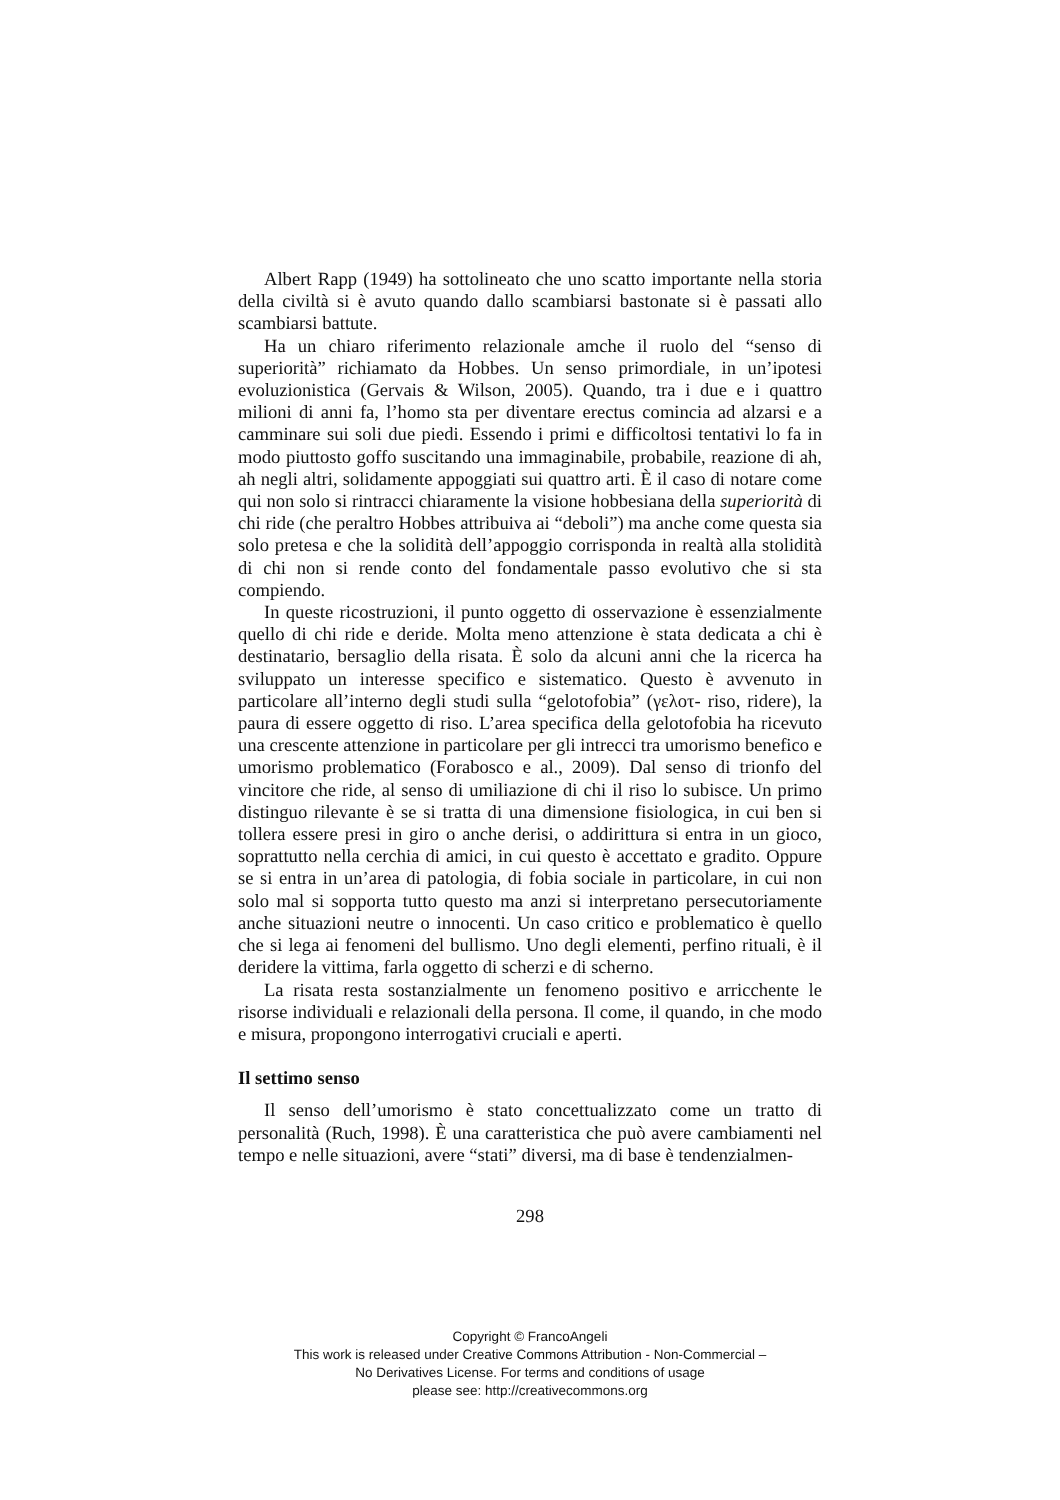Albert Rapp (1949) ha sottolineato che uno scatto importante nella storia della civiltà si è avuto quando dallo scambiarsi bastonate si è passati allo scambiarsi battute.
Ha un chiaro riferimento relazionale amche il ruolo del “senso di superiorità” richiamato da Hobbes. Un senso primordiale, in un’ipotesi evoluzionistica (Gervais & Wilson, 2005). Quando, tra i due e i quattro milioni di anni fa, l’homo sta per diventare erectus comincia ad alzarsi e a camminare sui soli due piedi. Essendo i primi e difficoltosi tentativi lo fa in modo piuttosto goffo suscitando una immaginabile, probabile, reazione di ah, ah negli altri, solidamente appoggiati sui quattro arti. È il caso di notare come qui non solo si rintracci chiaramente la visione hobbesiana della superiorità di chi ride (che peraltro Hobbes attribuiva ai “deboli”) ma anche come questa sia solo pretesa e che la solidità dell’appoggio corrisponda in realtà alla stolidità di chi non si rende conto del fondamentale passo evolutivo che si sta compiendo.
In queste ricostruzioni, il punto oggetto di osservazione è essenzialmente quello di chi ride e deride. Molta meno attenzione è stata dedicata a chi è destinatario, bersaglio della risata. È solo da alcuni anni che la ricerca ha sviluppato un interesse specifico e sistematico. Questo è avvenuto in particolare all’interno degli studi sulla “gelotofobia” (γελοτ- riso, ridere), la paura di essere oggetto di riso. L’area specifica della gelotofobia ha ricevuto una crescente attenzione in particolare per gli intrecci tra umorismo benefico e umorismo problematico (Forabosco e al., 2009). Dal senso di trionfo del vincitore che ride, al senso di umiliazione di chi il riso lo subisce. Un primo distinguo rilevante è se si tratta di una dimensione fisiologica, in cui ben si tollera essere presi in giro o anche derisi, o addirittura si entra in un gioco, soprattutto nella cerchia di amici, in cui questo è accettato e gradito. Oppure se si entra in un’area di patologia, di fobia sociale in particolare, in cui non solo mal si sopporta tutto questo ma anzi si interpretano persecutoriamente anche situazioni neutre o innocenti. Un caso critico e problematico è quello che si lega ai fenomeni del bullismo. Uno degli elementi, perfino rituali, è il deridere la vittima, farla oggetto di scherzi e di scherno.
La risata resta sostanzialmente un fenomeno positivo e arricchente le risorse individuali e relazionali della persona. Il come, il quando, in che modo e misura, propongono interrogativi cruciali e aperti.
Il settimo senso
Il senso dell’umorismo è stato concettualizzato come un tratto di personalità (Ruch, 1998). È una caratteristica che può avere cambiamenti nel tempo e nelle situazioni, avere “stati” diversi, ma di base è tendenzialmen-
298
Copyright © FrancoAngeli
This work is released under Creative Commons Attribution - Non-Commercial –
No Derivatives License. For terms and conditions of usage
please see: http://creativecommons.org